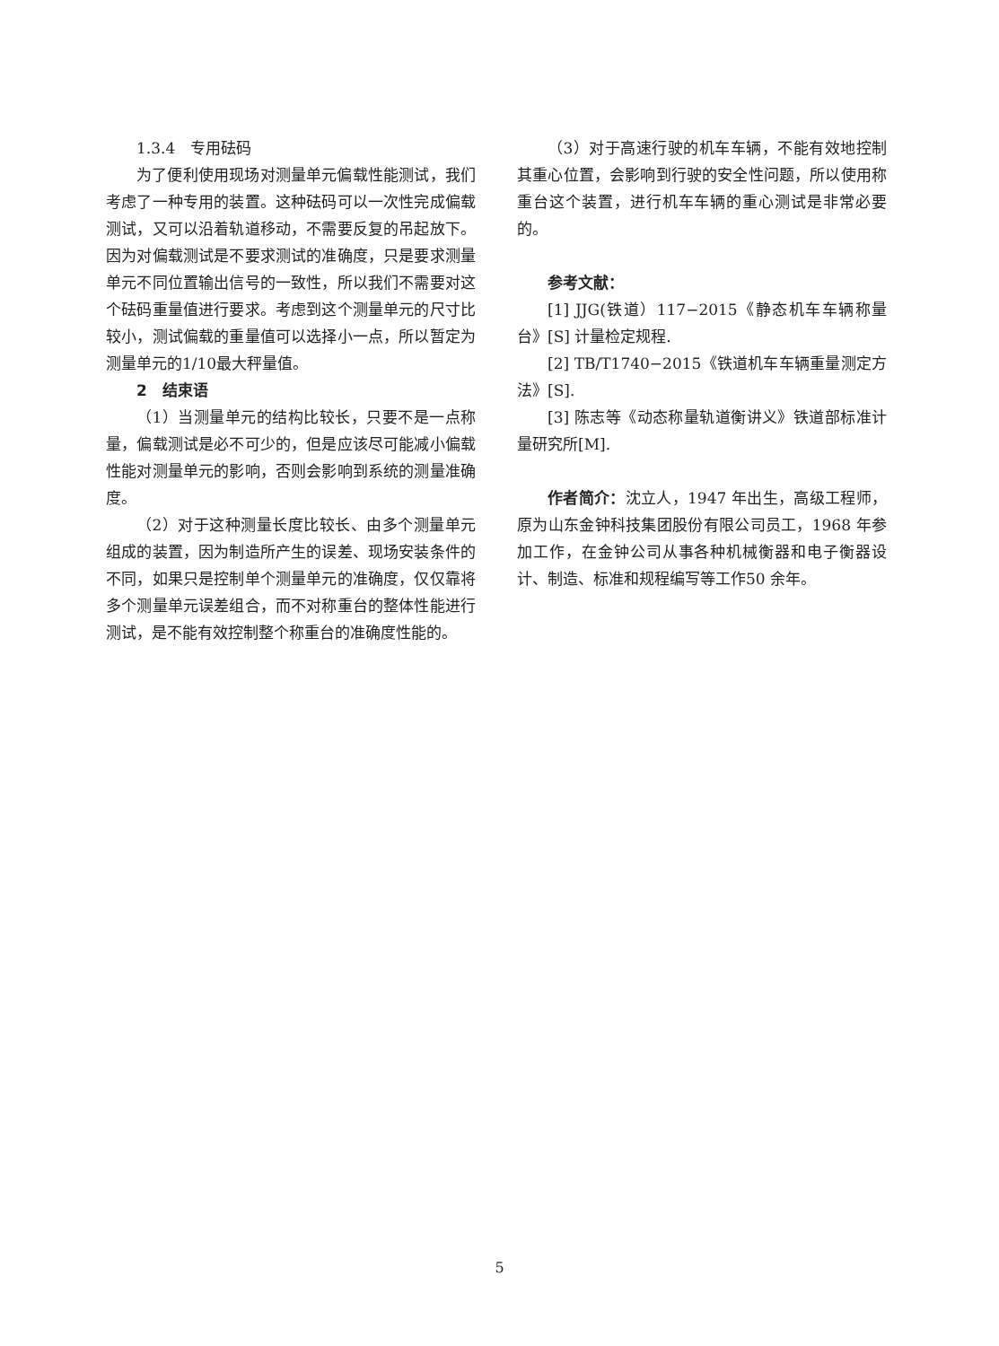1.3.4　专用砝码
为了便利使用现场对测量单元偏载性能测试，我们考虑了一种专用的装置。这种砝码可以一次性完成偏载测试，又可以沿着轨道移动，不需要反复的吊起放下。因为对偏载测试是不要求测试的准确度，只是要求测量单元不同位置输出信号的一致性，所以我们不需要对这个砝码重量值进行要求。考虑到这个测量单元的尺寸比较小，测试偏载的重量值可以选择小一点，所以暂定为测量单元的1/10最大秤量值。
2　结束语
（1）当测量单元的结构比较长，只要不是一点称量，偏载测试是必不可少的，但是应该尽可能减小偏载性能对测量单元的影响，否则会影响到系统的测量准确度。
（2）对于这种测量长度比较长、由多个测量单元组成的装置，因为制造所产生的误差、现场安装条件的不同，如果只是控制单个测量单元的准确度，仅仅靠将多个测量单元误差组合，而不对称重台的整体性能进行测试，是不能有效控制整个称重台的准确度性能的。
（3）对于高速行驶的机车车辆，不能有效地控制其重心位置，会影响到行驶的安全性问题，所以使用称重台这个装置，进行机车车辆的重心测试是非常必要的。
参考文献：
[1] JJG(铁道）117−2015《静态机车车辆称量台》[S] 计量检定规程.
[2] TB/T1740−2015《铁道机车车辆重量测定方法》[S].
[3] 陈志等《动态称量轨道衡讲义》铁道部标准计量研究所[M].
作者简介：沈立人，1947 年出生，高级工程师，原为山东金钟科技集团股份有限公司员工，1968 年参加工作，在金钟公司从事各种机械衡器和电子衡器设计、制造、标准和规程编写等工作50 余年。
5